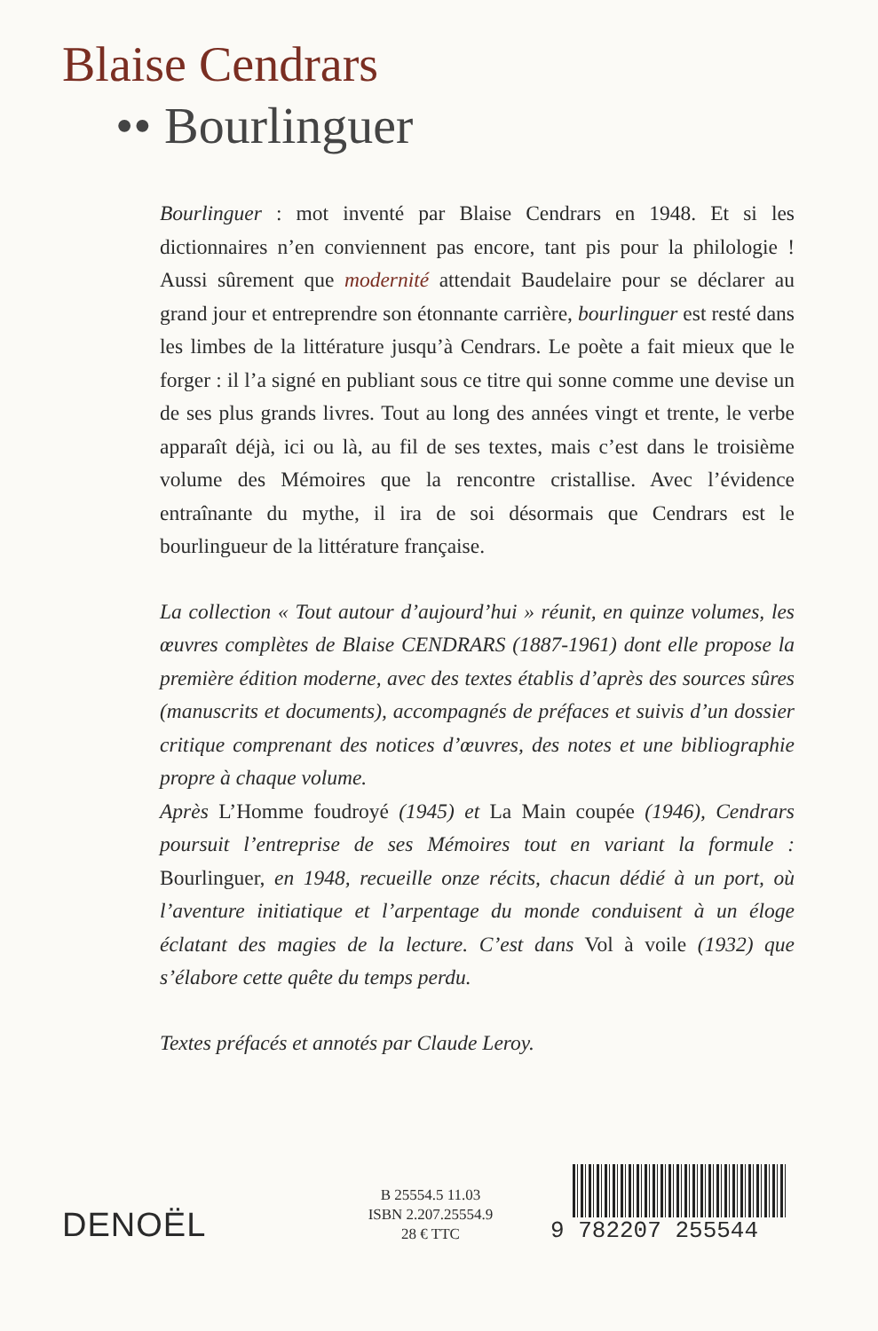Blaise Cendrars
•• Bourlinguer
Bourlinguer : mot inventé par Blaise Cendrars en 1948. Et si les dictionnaires n’en conviennent pas encore, tant pis pour la philologie ! Aussi sûrement que modernité attendait Baudelaire pour se déclarer au grand jour et entreprendre son étonnante carrière, bourlinguer est resté dans les limbes de la littérature jusqu’à Cendrars. Le poète a fait mieux que le forger : il l’a signé en publiant sous ce titre qui sonne comme une devise un de ses plus grands livres. Tout au long des années vingt et trente, le verbe apparaît déjà, ici ou là, au fil de ses textes, mais c’est dans le troisième volume des Mémoires que la rencontre cristallise. Avec l’évidence entraînante du mythe, il ira de soi désormais que Cendrars est le bourlingueur de la littérature française.
La collection « Tout autour d’aujourd’hui » réunit, en quinze volumes, les œuvres complètes de Blaise CENDRARS (1887-1961) dont elle propose la première édition moderne, avec des textes établis d’après des sources sûres (manuscrits et documents), accompagnés de préfaces et suivis d’un dossier critique comprenant des notices d’œuvres, des notes et une bibliographie propre à chaque volume.
Après L’Homme foudroyé (1945) et La Main coupée (1946), Cendrars poursuit l’entreprise de ses Mémoires tout en variant la formule : Bourlinguer, en 1948, recueille onze récits, chacun dédié à un port, où l’aventure initiatique et l’arpentage du monde conduisent à un éloge éclatant des magies de la lecture. C’est dans Vol à voile (1932) que s’élabore cette quête du temps perdu.
Textes préfacés et annotés par Claude Leroy.
DENOËL
B 25554.5 11.03
ISBN 2.207.25554.9
28 € TTC
9 782207 255544